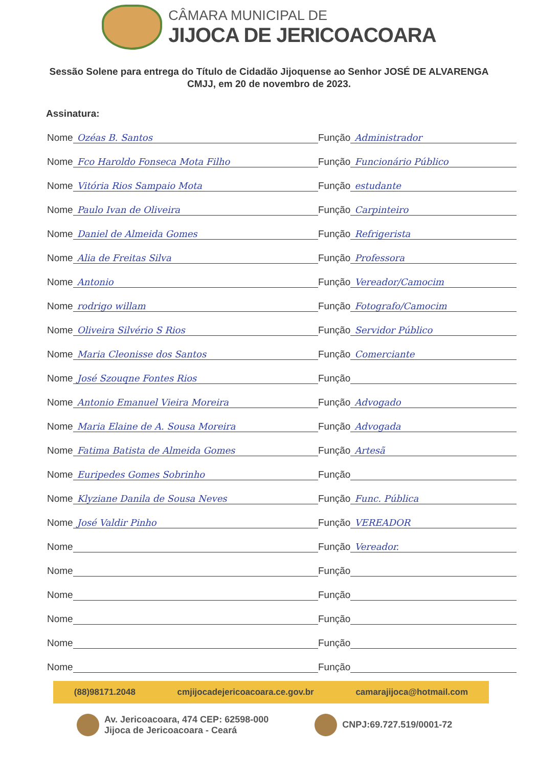CÂMARA MUNICIPAL DE
JIJOCA DE JERICOACOARA
Sessão Solene para entrega do Título de Cidadão Jijoquense ao Senhor JOSÉ DE ALVARENGA
CMJJ, em 20 de novembro de 2023.
Assinatura:
Nome Ozéas B. Santos
Função Administrador
Nome Fco Haroldo Fonseca Mota Filho
Função Funcionário Público
Nome Vitória Rios Sampaio Mota
Função estudante
Nome Paulo Ivan de Oliveira
Função Carpinteiro
Nome Daniel de Almeida Gomes
Função Refrigerista
Nome Alia de Freitas Silva
Função Professora
Nome Antonio
Função Vereador/Camocim
Nome rodrigo willam
Função Fotografo/Camocim
Nome Oliveira Silvério S Rios
Função Servidor Público
Nome Maria Cleonisse dos Santos
Função Comerciante
Nome José Szouqne Fontes Rios
Função
Nome Antonio Emanuel Vieira Moreira
Função Advogado
Nome Maria Elaine de A. Sousa Moreira
Função Advogada
Nome Fatima Batista de Almeida Gomes
Função Artesã
Nome Euripedes Gomes Sobrinho
Função
Nome Klyziane Danila de Sousa Neves
Função Func. Pública
Nome José Valdir Pinho
Função VEREADOR
Nome
Função Vereador.
Nome
Função
Nome
Função
Nome
Função
Nome
Função
Nome
Função
(88)98171.2048 cmjijocadejericoacoara.ce.gov.br camarajijoca@hotmail.com
Av. Jericoacoara, 474 CEP: 62598-000
Jijoca de Jericoacoara - Ceará
CNPJ:69.727.519/0001-72